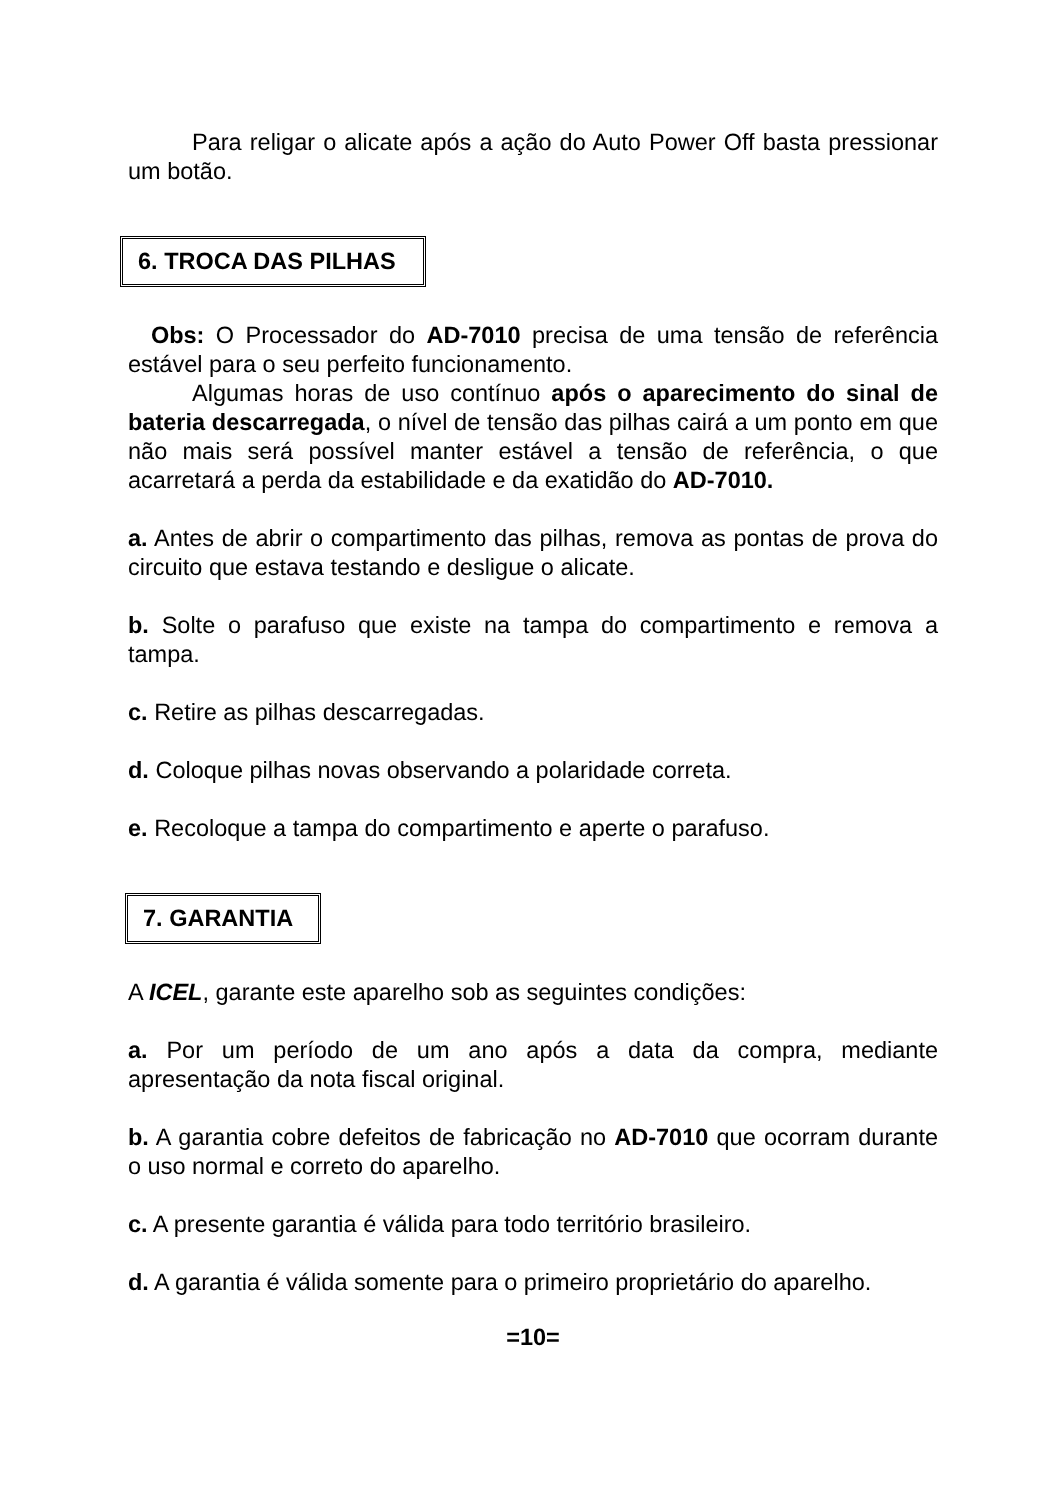Para religar o alicate após a ação do Auto Power Off basta pressionar um botão.
6. TROCA DAS PILHAS
Obs: O Processador do AD-7010 precisa de uma tensão de referência estável para o seu perfeito funcionamento.
Algumas horas de uso contínuo após o aparecimento do sinal de bateria descarregada, o nível de tensão das pilhas cairá a um ponto em que não mais será possível manter estável a tensão de referência, o que acarretará a perda da estabilidade e da exatidão do AD-7010.
a. Antes de abrir o compartimento das pilhas, remova as pontas de prova do circuito que estava testando e desligue o alicate.
b. Solte o parafuso que existe na tampa do compartimento e remova a tampa.
c. Retire as pilhas descarregadas.
d. Coloque pilhas novas observando a polaridade correta.
e. Recoloque a tampa do compartimento e aperte o parafuso.
7. GARANTIA
A ICEL, garante este aparelho sob as seguintes condições:
a. Por um período de um ano após a data da compra, mediante apresentação da nota fiscal original.
b. A garantia cobre defeitos de fabricação no AD-7010 que ocorram durante o uso normal e correto do aparelho.
c. A presente garantia é válida para todo território brasileiro.
d. A garantia é válida somente para o primeiro proprietário do aparelho.
=10=